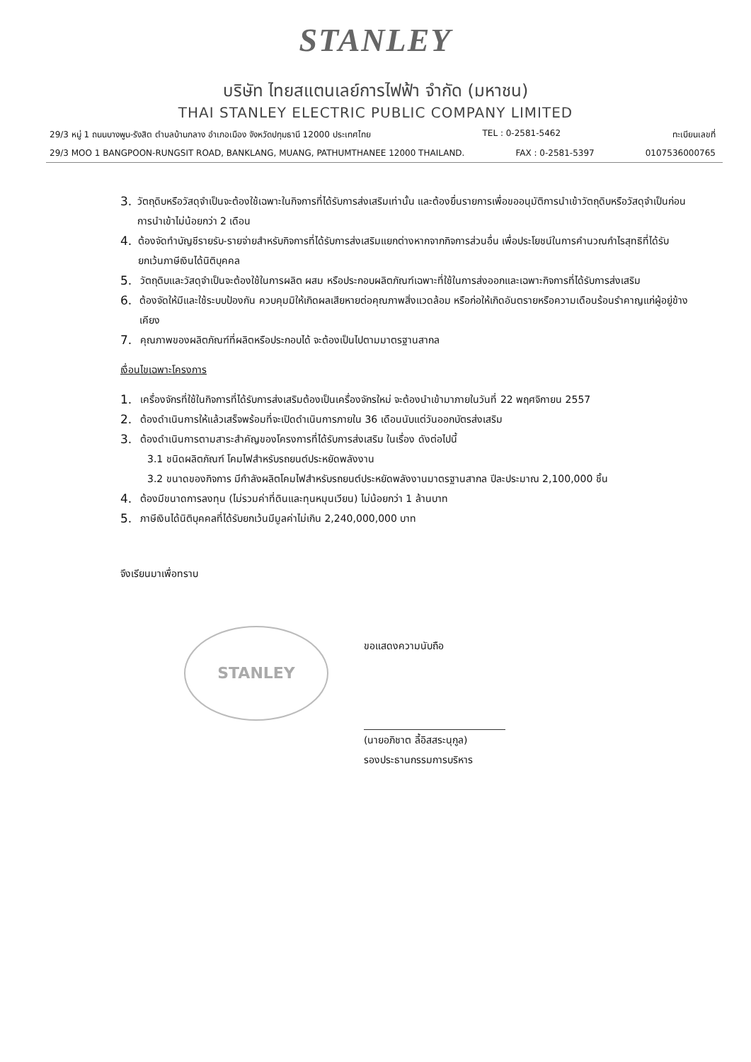STANLEY
บริษัท ไทยสแตนเลย์การไฟฟ้า จำกัด (มหาชน)
THAI STANLEY ELECTRIC PUBLIC COMPANY LIMITED
29/3 หมู่ 1 ถนนบางพูน-รังสิต ตำบลบ้านกลาง อำเภอเมือง จังหวัดปทุมธานี 12000 ประเทศไทย TEL : 0-2581-5462 ทะเบียนเลขที่
29/3 MOO 1 BANGPOON-RUNGSIT ROAD, BANKLANG, MUANG, PATHUMTHANEE 12000 THAILAND. FAX : 0-2581-5397 0107536000765
3. วัตถุดิบหรือวัสดุจำเป็นจะต้องใช้เฉพาะในกิจการที่ได้รับการส่งเสริมเท่านั้น และต้องยื่นรายการเพื่อขออนุมัติการนำเข้าวัตถุดิบหรือวัสดุจำเป็นก่อนการนำเข้าไม่น้อยกว่า 2 เดือน
4. ต้องจัดทำบัญชีรายรับ-รายจ่ายสำหรับกิจการที่ได้รับการส่งเสริมแยกต่างหากจากกิจการส่วนอื่น เพื่อประโยชน์ในการคำนวณกำไรสุทธิที่ได้รับยกเว้นภาษีเงินได้นิติบุคคล
5. วัตถุดิบและวัสดุจำเป็นจะต้องใช้ในการผลิต ผสม หรือประกอบผลิตภัณฑ์เฉพาะที่ใช้ในการส่งออกและเฉพาะกิจการที่ได้รับการส่งเสริม
6. ต้องจัดให้มีและใช้ระบบป้องกัน ควบคุมมิให้เกิดผลเสียหายต่อคุณภาพสิ่งแวดล้อม หรือก่อให้เกิดอันตรายหรือความเดือนร้อนรำคาญแก่ผู้อยู่ข้างเคียง
7. คุณภาพของผลิตภัณฑ์ที่ผลิตหรือประกอบได้ จะต้องเป็นไปตามมาตรฐานสากล
เงื่อนไขเฉพาะโครงการ
1. เครื่องจักรที่ใช้ในกิจการที่ได้รับการส่งเสริมต้องเป็นเครื่องจักรใหม่ จะต้องนำเข้ามาภายในวันที่ 22 พฤศจิกายน 2557
2. ต้องดำเนินการให้แล้วเสร็จพร้อมที่จะเปิดดำเนินการภายใน 36 เดือนนับแต่วันออกบัตรส่งเสริม
3. ต้องดำเนินการตามสาระสำคัญของโครงการที่ได้รับการส่งเสริม ในเรื่อง ดังต่อไปนี้
3.1 ชนิดผลิตภัณฑ์ โคมไฟสำหรับรถยนต์ประหยัดพลังงาน
3.2 ขนาดของกิจการ มีกำลังผลิตโคมไฟสำหรับรถยนต์ประหยัดพลังงานมาตรฐานสากล ปีละประมาณ 2,100,000 ชิ้น
4. ต้องมีขนาดการลงทุน (ไม่รวมค่าที่ดินและทุนหมุนเวียน) ไม่น้อยกว่า 1 ล้านบาท
5. ภาษีเงินได้นิติบุคคลที่ได้รับยกเว้นมีมูลค่าไม่เกิน 2,240,000,000 บาท
จึงเรียนมาเพื่อทราบ
STANLEY
ขอแสดงความนับถือ
(นายอภิชาต ลี้อิสสระนุกูล)
รองประธานกรรมการบริหาร